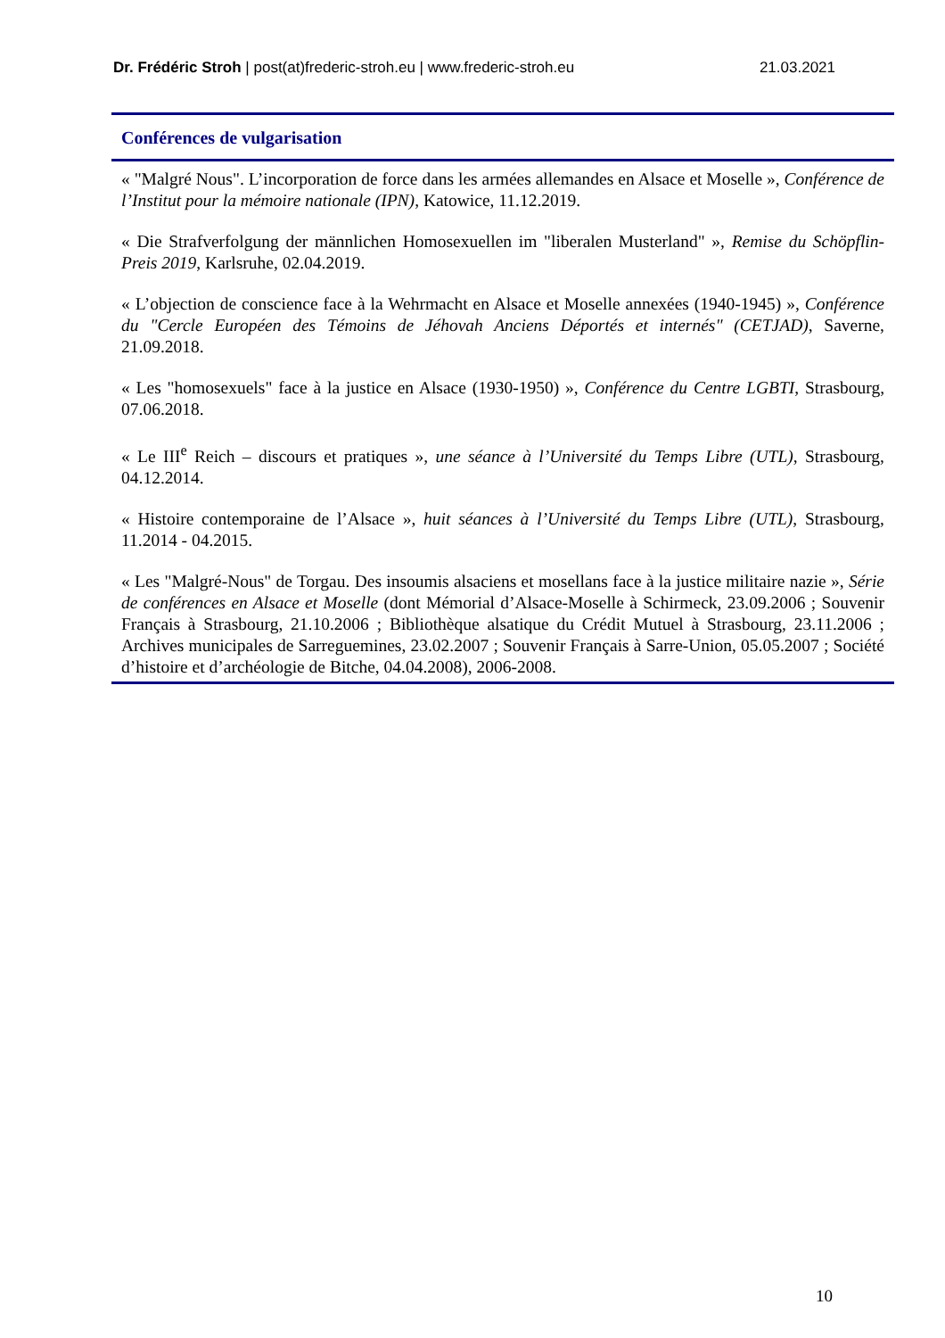Dr. Frédéric Stroh | post(at)frederic-stroh.eu | www.frederic-stroh.eu 21.03.2021
Conférences de vulgarisation
« "Malgré Nous". L’incorporation de force dans les armées allemandes en Alsace et Moselle », Conférence de l’Institut pour la mémoire nationale (IPN), Katowice, 11.12.2019.
« Die Strafverfolgung der männlichen Homosexuellen im "liberalen Musterland" », Remise du Schöpflin-Preis 2019, Karlsruhe, 02.04.2019.
« L’objection de conscience face à la Wehrmacht en Alsace et Moselle annexées (1940-1945) », Conférence du "Cercle Européen des Témoins de Jéhovah Anciens Déportés et internés" (CETJAD), Saverne, 21.09.2018.
« Les "homosexuels" face à la justice en Alsace (1930-1950) », Conférence du Centre LGBTI, Strasbourg, 07.06.2018.
« Le III<sup>e</sup> Reich – discours et pratiques », une séance à l’Université du Temps Libre (UTL), Strasbourg, 04.12.2014.
« Histoire contemporaine de l’Alsace », huit séances à l’Université du Temps Libre (UTL), Strasbourg, 11.2014 - 04.2015.
« Les "Malgré-Nous" de Torgau. Des insoumis alsaciens et mosellans face à la justice militaire nazie », Série de conférences en Alsace et Moselle (dont Mémorial d’Alsace-Moselle à Schirmeck, 23.09.2006 ; Souvenir Français à Strasbourg, 21.10.2006 ; Bibliothèque alsatique du Crédit Mutuel à Strasbourg, 23.11.2006 ; Archives municipales de Sarreguemines, 23.02.2007 ; Souvenir Français à Sarre-Union, 05.05.2007 ; Société d’histoire et d’archéologie de Bitche, 04.04.2008), 2006-2008.
10